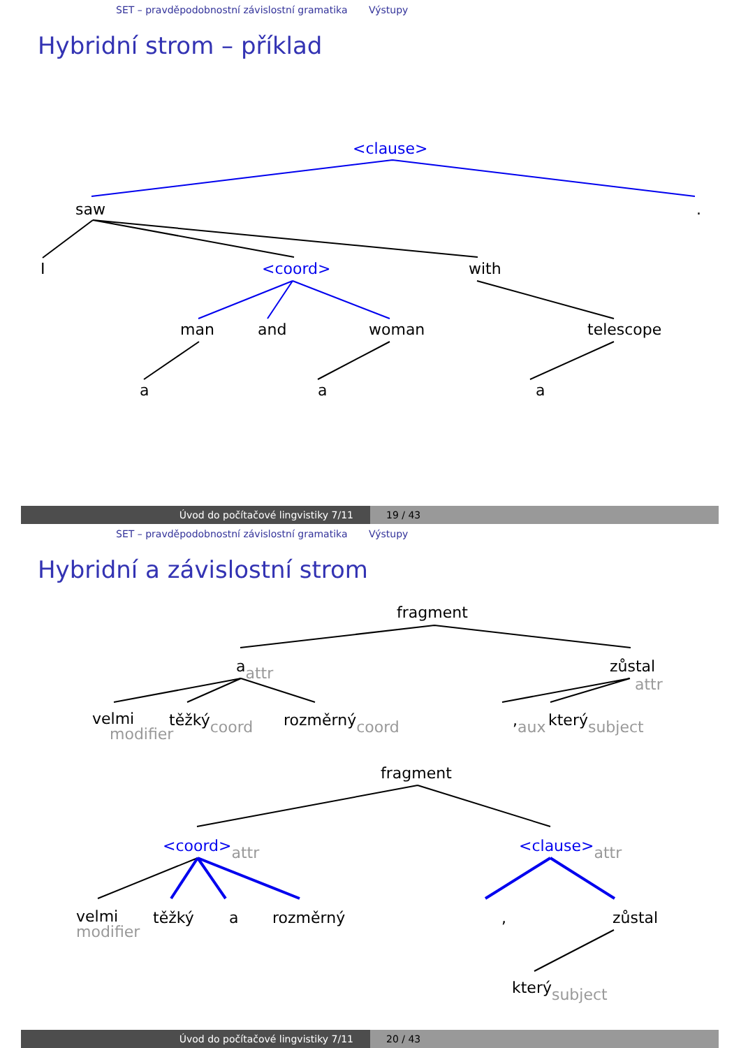SET – pravděpodobnostní závislostní gramatika Výstupy
Hybridní strom – příklad
<clause>
saw .
I <coord> with
man and woman telescope
a a a
Úvod do počítačové lingvistiky 7/11 19 / 43
SET – pravděpodobnostní závislostní gramatika Výstupy
Hybridní a závislostní strom
fragment
a<sub>attr</sub> zůstal
attr
velmi
modifier těžký<sub>coord</sub> rozměrný<sub>coord</sub> ,<sub>aux</sub> který<sub>subject</sub>
fragment
<coord><sub>attr</sub> <clause><sub>attr</sub>
velmi
modifier těžký a rozměrný , zůstal
který<sub>subject</sub>
Úvod do počítačové lingvistiky 7/11 20 / 43